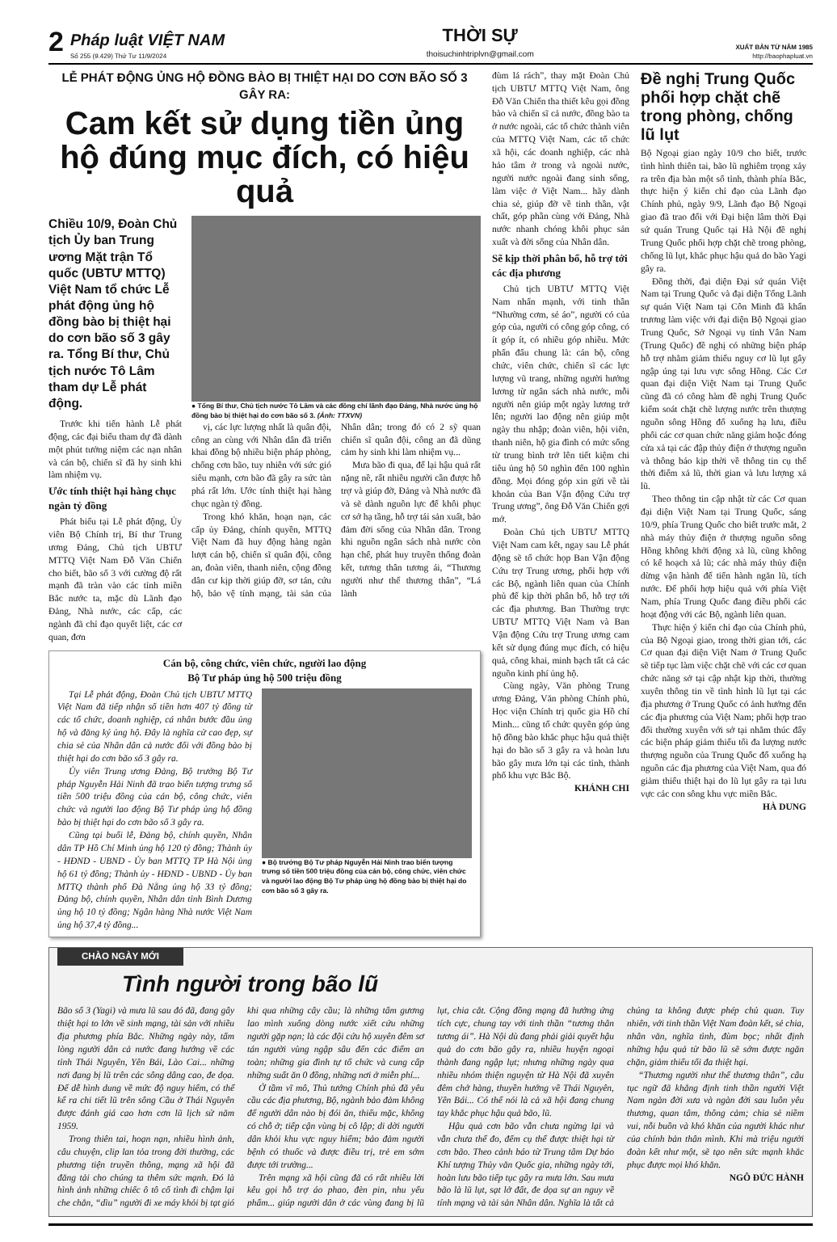2
Pháp luật VIỆT NAM
Số 255 (9.429) Thứ Tư 11/9/2024
THỜI SỰ
thoisuchinhtriplvn@gmail.com
XUẤT BẢN TỪ NĂM 1985
http://baophapluat.vn
LỄ PHÁT ĐỘNG ỦNG HỘ ĐỒNG BÀO BỊ THIỆT HẠI DO CƠN BÃO SỐ 3 GÂY RA:
Cam kết sử dụng tiền ủng hộ đúng mục đích, có hiệu quả
Chiều 10/9, Đoàn Chủ tịch Ủy ban Trung ương Mặt trận Tổ quốc (UBTƯ MTTQ) Việt Nam tổ chức Lễ phát động ủng hộ đồng bào bị thiệt hại do cơn bão số 3 gây ra. Tổng Bí thư, Chủ tịch nước Tô Lâm tham dự Lễ phát động.
Trước khi tiến hành Lễ phát động, các đại biểu tham dự đã dành một phút tưởng niệm các nạn nhân và cán bộ, chiến sĩ đã hy sinh khi làm nhiệm vụ.
Ước tính thiệt hại hàng chục ngàn tỷ đồng
Phát biểu tại Lễ phát động, Ủy viên Bộ Chính trị, Bí thư Trung ương Đảng, Chủ tịch UBTƯ MTTQ Việt Nam Đỗ Văn Chiến cho biết, bão số 3 với cường độ rất mạnh đã tràn vào các tỉnh miền Bắc nước ta, mặc dù Lãnh đạo Đảng, Nhà nước, các cấp, các ngành đã chỉ đạo quyết liệt, các cơ quan, đơn
● Tổng Bí thư, Chủ tịch nước Tô Lâm và các đồng chí lãnh đạo Đảng, Nhà nước ủng hộ đồng bào bị thiệt hại do cơn bão số 3. (Ảnh: TTXVN)
vị, các lực lượng nhất là quân đội, công an cùng với Nhân dân đã triển khai đồng bộ nhiều biện pháp phòng, chống cơn bão, tuy nhiên với sức gió siêu mạnh, cơn bão đã gây ra sức tàn phá rất lớn. Ước tính thiệt hại hàng chục ngàn tỷ đồng.
Trong khó khăn, hoạn nạn, các cấp ủy Đảng, chính quyền, MTTQ Việt Nam đã huy động hàng ngàn lượt cán bộ, chiến sĩ quân đội, công an, đoàn viên, thanh niên, cộng đồng dân cư kịp thời giúp đỡ, sơ tán, cứu hộ, bảo vệ tính mạng, tài sản của Nhân dân; trong đó có 2 sỹ quan chiến sĩ quân đội, công an đã dũng cảm hy sinh khi làm nhiệm vụ...
Mưa bão đi qua, để lại hậu quả rất nặng nề, rất nhiều người cần được hỗ trợ và giúp đỡ, Đảng và Nhà nước đã và sẽ dành nguồn lực để khôi phục cơ sở hạ tầng, hỗ trợ tái sản xuất, bảo đảm đời sống của Nhân dân. Trong khi nguồn ngân sách nhà nước còn hạn chế, phát huy truyền thống đoàn kết, tương thân tương ái, “Thương người như thể thương thân”, “Lá lành
Cán bộ, công chức, viên chức, người lao động
Bộ Tư pháp ủng hộ 500 triệu đồng
Tại Lễ phát động, Đoàn Chủ tịch UBTƯ MTTQ Việt Nam đã tiếp nhận số tiền hơn 407 tỷ đồng từ các tổ chức, doanh nghiệp, cá nhân bước đầu ủng hộ và đăng ký ủng hộ. Đây là nghĩa cử cao đẹp, sự chia sẻ của Nhân dân cả nước đối với đồng bào bị thiệt hại do cơn bão số 3 gây ra.
Ủy viên Trung ương Đảng, Bộ trưởng Bộ Tư pháp Nguyễn Hải Ninh đã trao biển tượng trưng số tiền 500 triệu đồng của cán bộ, công chức, viên chức và người lao động Bộ Tư pháp ủng hộ đồng bào bị thiệt hại do cơn bão số 3 gây ra.
Cũng tại buổi lễ, Đảng bộ, chính quyền, Nhân dân TP Hồ Chí Minh ủng hộ 120 tỷ đồng; Thành ủy - HĐND - UBND - Ủy ban MTTQ TP Hà Nội ủng hộ 61 tỷ đồng; Thành ủy - HĐND - UBND - Ủy ban MTTQ thành phố Đà Nẵng ủng hộ 33 tỷ đồng; Đảng bộ, chính quyền, Nhân dân tỉnh Bình Dương ủng hộ 10 tỷ đồng; Ngân hàng Nhà nước Việt Nam ủng hộ 37,4 tỷ đồng...
● Bộ trưởng Bộ Tư pháp Nguyễn Hải Ninh trao biển tượng trưng số tiền 500 triệu đồng của cán bộ, công chức, viên chức và người lao động Bộ Tư pháp ủng hộ đồng bào bị thiệt hại do cơn bão số 3 gây ra.
đùm lá rách”, thay mặt Đoàn Chủ tịch UBTƯ MTTQ Việt Nam, ông Đỗ Văn Chiến tha thiết kêu gọi đồng bào và chiến sĩ cả nước, đồng bào ta ở nước ngoài, các tổ chức thành viên của MTTQ Việt Nam, các tổ chức xã hội, các doanh nghiệp, các nhà hảo tâm ở trong và ngoài nước, người nước ngoài đang sinh sống, làm việc ở Việt Nam... hãy dành chia sẻ, giúp đỡ về tinh thần, vật chất, góp phần cùng với Đảng, Nhà nước nhanh chóng khôi phục sản xuất và đời sống của Nhân dân.
Sẽ kịp thời phân bổ, hỗ trợ tới các địa phương
Chủ tịch UBTƯ MTTQ Việt Nam nhấn mạnh, với tinh thần “Nhường cơm, sẻ áo”, người có của góp của, người có công góp công, có ít góp ít, có nhiều góp nhiều. Mức phấn đấu chung là: cán bộ, công chức, viên chức, chiến sĩ các lực lượng vũ trang, những người hưởng lương từ ngân sách nhà nước, mỗi người nên giúp một ngày lương trở lên; người lao động nên giúp một ngày thu nhập; đoàn viên, hội viên, thanh niên, hộ gia đình có mức sống từ trung bình trở lên tiết kiệm chi tiêu ủng hộ 50 nghìn đến 100 nghìn đồng. Mọi đóng góp xin gửi về tài khoản của Ban Vận động Cứu trợ Trung ương”, ông Đỗ Văn Chiến gợi mở.
Đoàn Chủ tịch UBTƯ MTTQ Việt Nam cam kết, ngay sau Lễ phát động sẽ tổ chức họp Ban Vận động Cứu trợ Trung ương, phối hợp với các Bộ, ngành liên quan của Chính phủ để kịp thời phân bổ, hỗ trợ tới các địa phương. Ban Thường trực UBTƯ MTTQ Việt Nam và Ban Vận động Cứu trợ Trung ương cam kết sử dụng đúng mục đích, có hiệu quả, công khai, minh bạch tất cả các nguồn kinh phí ủng hộ.
Cùng ngày, Văn phòng Trung ương Đảng, Văn phòng Chính phủ, Học viện Chính trị quốc gia Hồ chí Minh... cũng tổ chức quyên góp ủng hộ đồng bào khắc phục hậu quả thiệt hại do bão số 3 gây ra và hoàn lưu bão gây mưa lớn tại các tỉnh, thành phố khu vực Bắc Bộ.
KHÁNH CHI
Đề nghị Trung Quốc phối hợp chặt chẽ trong phòng, chống lũ lụt
Bộ Ngoại giao ngày 10/9 cho biết, trước tình hình thiên tai, bão lũ nghiêm trọng xảy ra trên địa bàn một số tỉnh, thành phía Bắc, thực hiện ý kiến chỉ đạo của Lãnh đạo Chính phủ, ngày 9/9, Lãnh đạo Bộ Ngoại giao đã trao đổi với Đại biện lâm thời Đại sứ quán Trung Quốc tại Hà Nội đề nghị Trung Quốc phối hợp chặt chẽ trong phòng, chống lũ lụt, khắc phục hậu quả do bão Yagi gây ra.
Đồng thời, đại diện Đại sứ quán Việt Nam tại Trung Quốc và đại diện Tổng Lãnh sự quán Việt Nam tại Côn Minh đã khẩn trương làm việc với đại diện Bộ Ngoại giao Trung Quốc, Sở Ngoại vụ tỉnh Vân Nam (Trung Quốc) đề nghị có những biện pháp hỗ trợ nhằm giảm thiểu nguy cơ lũ lụt gây ngập úng tại lưu vực sông Hồng. Các Cơ quan đại diện Việt Nam tại Trung Quốc cũng đã có công hàm đề nghị Trung Quốc kiểm soát chặt chẽ lượng nước trên thượng nguồn sông Hồng đổ xuống hạ lưu, điều phối các cơ quan chức năng giảm hoặc đóng cửa xả tại các đập thủy điện ở thượng nguồn và thông báo kịp thời về thông tin cụ thể thời điểm xả lũ, thời gian và lưu lượng xả lũ.
Theo thông tin cập nhật từ các Cơ quan đại diện Việt Nam tại Trung Quốc, sáng 10/9, phía Trung Quốc cho biết trước mắt, 2 nhà máy thủy điện ở thượng nguồn sông Hồng không khởi động xả lũ, cũng không có kế hoạch xả lũ; các nhà máy thủy điện dừng vận hành để tiến hành ngăn lũ, tích nước. Để phối hợp hiệu quả với phía Việt Nam, phía Trung Quốc đang điều phối các hoạt động với các Bộ, ngành liên quan.
Thực hiện ý kiến chỉ đạo của Chính phủ, của Bộ Ngoại giao, trong thời gian tới, các Cơ quan đại diện Việt Nam ở Trung Quốc sẽ tiếp tục làm việc chặt chẽ với các cơ quan chức năng sở tại cập nhật kịp thời, thường xuyên thông tin về tình hình lũ lụt tại các địa phương ở Trung Quốc có ảnh hưởng đến các địa phương của Việt Nam; phối hợp trao đổi thường xuyên với sở tại nhằm thúc đẩy các biện pháp giảm thiểu tối đa lượng nước thượng nguồn của Trung Quốc đổ xuống hạ nguồn các địa phương của Việt Nam, qua đó giảm thiểu thiệt hại do lũ lụt gây ra tại lưu vực các con sông khu vực miền Bắc.
HÀ DUNG
CHÀO NGÀY MỚI
Tình người trong bão lũ
Bão số 3 (Yagi) và mưa lũ sau đó đã, đang gây thiệt hại to lớn về sinh mạng, tài sản với nhiều địa phương phía Bắc. Những ngày này, tấm lòng người dân cả nước đang hướng về các tỉnh Thái Nguyên, Yên Bái, Lào Cai... những nơi đang bị lũ trên các sông dâng cao, đe dọa. Để dễ hình dung về mức độ nguy hiểm, có thể kể ra chi tiết lũ trên sông Cầu ở Thái Nguyên được đánh giá cao hơn cơn lũ lịch sử năm 1959.
Trong thiên tai, hoạn nạn, nhiều hình ảnh, câu chuyện, clip lan tỏa trong đời thường, các phương tiện truyền thông, mạng xã hội đã đăng tải cho chúng ta thêm sức mạnh. Đó là hình ảnh những chiếc ô tô cố tình đi chậm lại che chắn, “dìu” người đi xe máy khỏi bị tạt gió khi qua những cây cầu; là những tấm gương lao mình xuống dòng nước xiết cứu những người gặp nạn; là các đội cứu hộ xuyên đêm sơ tán người vùng ngập sâu đến các điểm an toàn; những gia đình tự tổ chức và cung cấp những suất ăn 0 đồng, những nơi ở miễn phí...
Ở tầm vĩ mô, Thủ tướng Chính phủ đã yêu cầu các địa phương, Bộ, ngành bảo đảm không để người dân nào bị đói ăn, thiếu mặc, không có chỗ ở; tiếp cận vùng bị cô lập; di dời người dân khỏi khu vực nguy hiểm; bảo đảm người bệnh có thuốc và được điều trị, trẻ em sớm được tới trường...
Trên mạng xã hội cũng đã có rất nhiều lời kêu gọi hỗ trợ áo phao, đèn pin, nhu yếu phẩm... giúp người dân ở các vùng đang bị lũ lụt, chia cắt. Cộng đồng mạng đã hưởng ứng tích cực, chung tay với tinh thần “tương thân tương ái”. Hà Nội dù đang phải giải quyết hậu quả do cơn bão gây ra, nhiều huyện ngoại thành đang ngập lụt; nhưng những ngày qua nhiều nhóm thiện nguyện từ Hà Nội đã xuyên đêm chở hàng, thuyền hướng về Thái Nguyên, Yên Bái... Có thể nói là cả xã hội đang chung tay khắc phục hậu quả bão, lũ.
Hậu quả cơn bão vẫn chưa ngừng lại và vẫn chưa thể đo, đếm cụ thể được thiệt hại từ cơn bão. Theo cảnh báo từ Trung tâm Dự báo Khí tượng Thủy văn Quốc gia, những ngày tới, hoàn lưu bão tiếp tục gây ra mưa lớn. Sau mưa bão là lũ lụt, sạt lở đất, đe dọa sự an nguy về tính mạng và tài sản Nhân dân. Nghĩa là tất cả chúng ta không được phép chủ quan. Tuy nhiên, với tinh thần Việt Nam đoàn kết, sẻ chia, nhân văn, nghĩa tình, đùm bọc; nhất định những hậu quả từ bão lũ sẽ sớm được ngăn chặn, giảm thiểu tối đa thiệt hại.
“Thương người như thể thương thân”, câu tục ngữ đã khẳng định tinh thần người Việt Nam ngàn đời xưa và ngàn đời sau luôn yêu thương, quan tâm, thông cảm; chia sẻ niềm vui, nỗi buồn và khó khăn của người khác như của chính bản thân mình. Khi mà triệu người đoàn kết như một, sẽ tạo nên sức mạnh khắc phục được mọi khó khăn.
NGÔ ĐỨC HÀNH